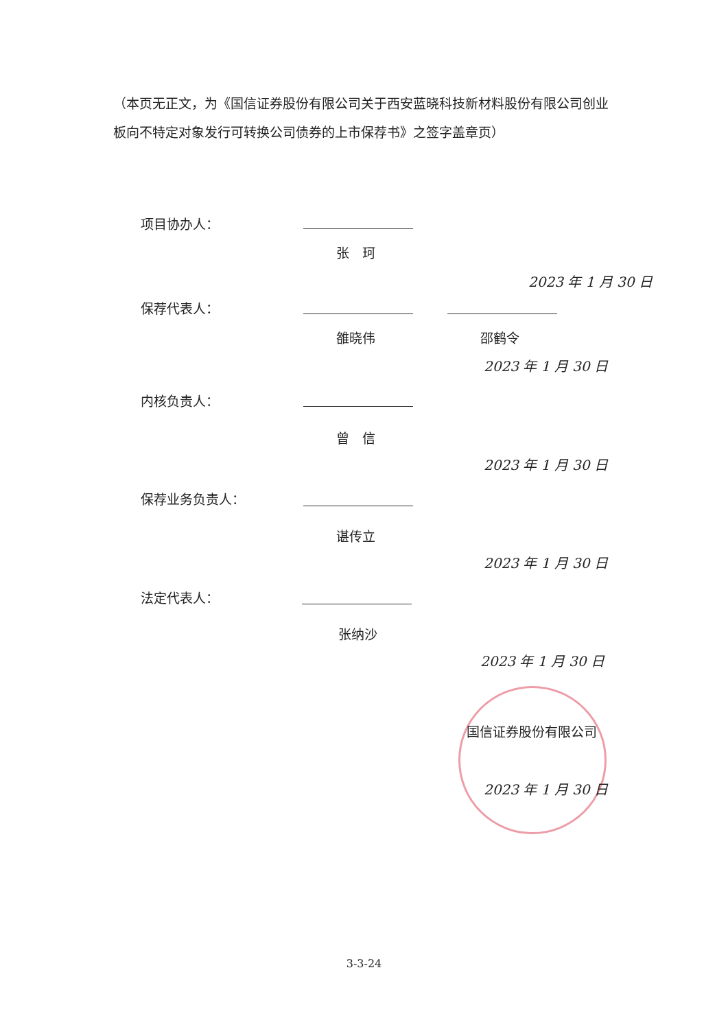（本页无正文，为《国信证券股份有限公司关于西安蓝晓科技新材料股份有限公司创业板向不特定对象发行可转换公司债券的上市保荐书》之签字盖章页）
项目协办人：
张　珂
2023 年 1 月 30 日
保荐代表人：
雒晓伟 邵鹤令
2023 年 1 月 30 日
内核负责人：
曾　信
2023 年 1 月 30 日
保荐业务负责人：
谌传立
2023 年 1 月 30 日
法定代表人：
张纳沙
2023 年 1 月 30 日
国信证券股份有限公司
2023 年 1 月 30 日
3-3-24